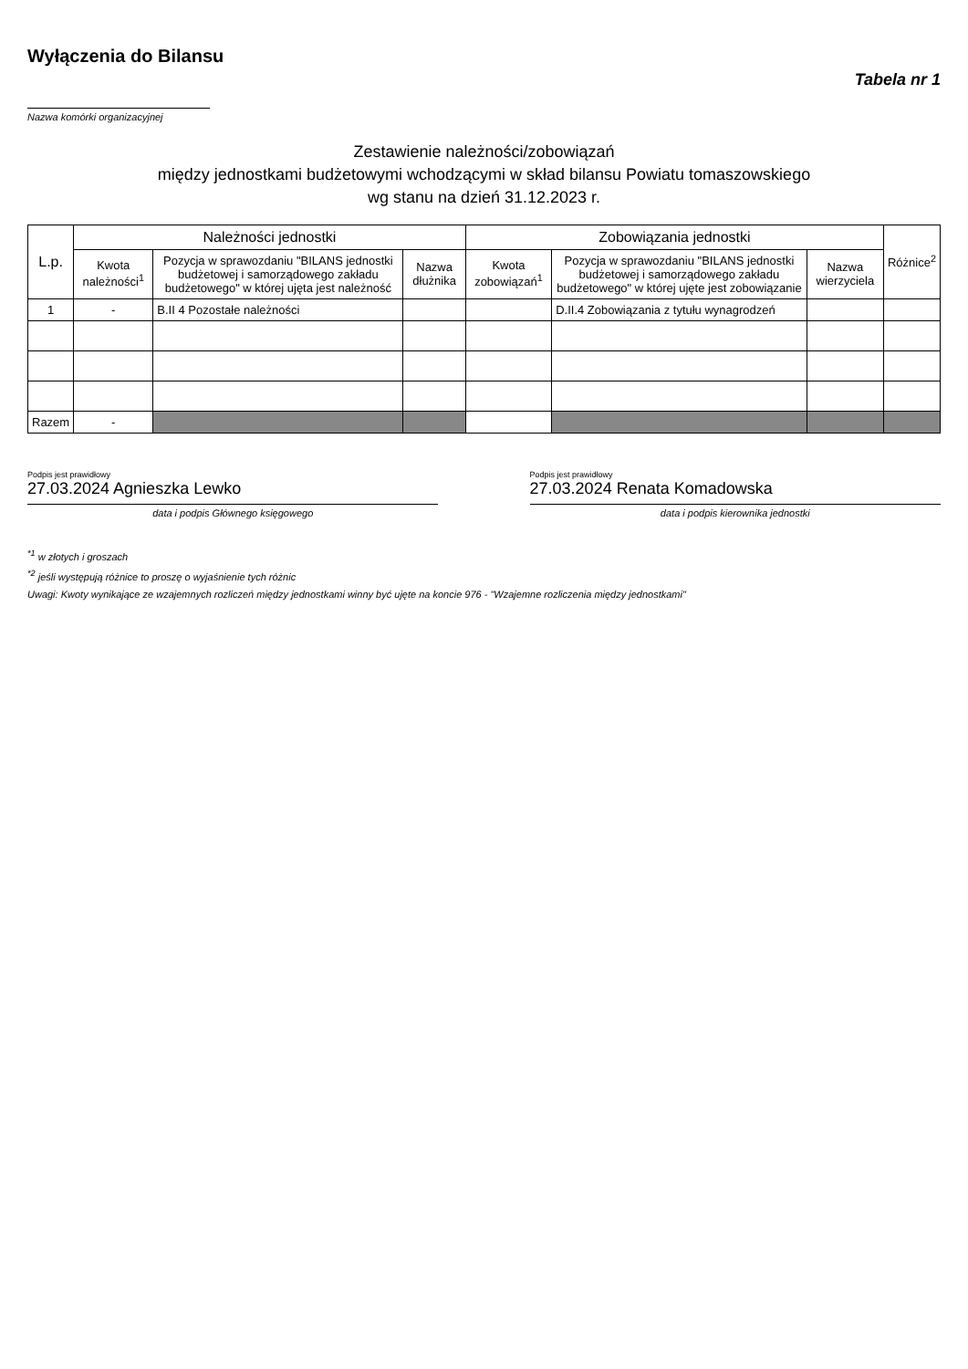Wyłączenia do Bilansu
Tabela nr 1
Nazwa komórki organizacyjnej
Zestawienie należności/zobowiązań
między jednostkami budżetowymi wchodzącymi w skład bilansu Powiatu tomaszowskiego
wg stanu na dzień 31.12.2023 r.
| L.p. | Należności jednostki | | | Zobowiązania jednostki | | | Różnice<sup>2</sup> |
| --- | --- | --- | --- | --- | --- | --- | --- |
| | Kwota należności<sup>1</sup> | Pozycja w sprawozdaniu "BILANS jednostki budżetowej i samorządowego zakładu budżetowego" w której ujęta jest należność | Nazwa dłużnika | Kwota zobowiązań<sup>1</sup> | Pozycja w sprawozdaniu "BILANS jednostki budżetowej i samorządowego zakładu budżetowego" w której ujęte jest zobowiązanie | Nazwa wierzyciela | |
| 1 | - | B.II 4 Pozostałe należności | | | D.II.4 Zobowiązania z tytułu wynagrodzeń | | |
| Razem | - | | | | | | |
Podpis jest prawidłowy
27.03.2024 Agnieszka Lewko
data i podpis Głównego księgowego
Podpis jest prawidłowy
27.03.2024 Renata Komadowska
data i podpis kierownika jednostki
<sup>*1</sup> w złotych i groszach
<sup>*2</sup> jeśli występują różnice to proszę o wyjaśnienie tych różnic
Uwagi: Kwoty wynikające ze wzajemnych rozliczeń między jednostkami winny być ujęte na koncie 976 - "Wzajemne rozliczenia między jednostkami"